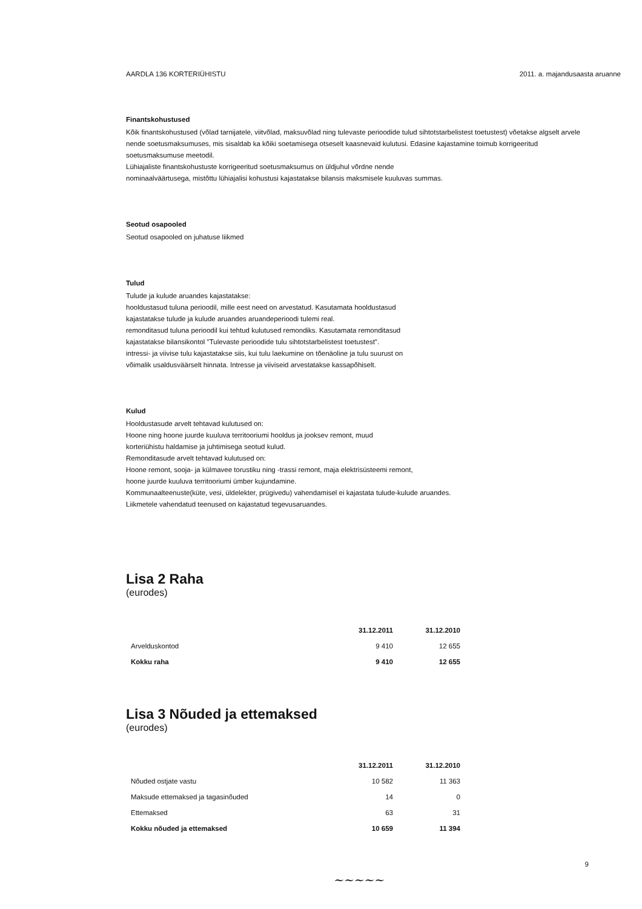AARDLA 136 KORTERIÜHISTU 2011. a. majandusaasta aruanne
Finantskohustused
Kõik finantskohustused (võlad tarnijatele, viitvõlad, maksuvõlad ning tulevaste perioodide tulud sihtotstarbelistest toetustest) võetakse algselt arvele nende soetusmaksumuses, mis sisaldab ka kõiki soetamisega otseselt kaasnevaid kulutusi. Edasine kajastamine toimub korrigeeritud soetusmaksumuse meetodil.
Lühiajaliste finantskohustuste korrigeeritud soetusmaksumus on üldjuhul võrdne nende
nominaalväärtusega, mistõttu lühiajalisi kohustusi kajastatakse bilansis maksmisele kuuluvas summas.
Seotud osapooled
Seotud osapooled on juhatuse liikmed
Tulud
Tulude ja kulude aruandes kajastatakse:
hooldustasud tuluna perioodil, mille eest need on arvestatud. Kasutamata hooldustasud
kajastatakse tulude ja kulude aruandes aruandeperioodi tulemi real.
remonditasud tuluna perioodil kui tehtud kulutused remondiks. Kasutamata remonditasud
kajastatakse bilansikontol "Tulevaste perioodide tulu sihtotstarbelistest toetustest".
intressi- ja viivise tulu kajastatakse siis, kui tulu laekumine on tõenäoline ja tulu suurust on
võimalik usaldusväärselt hinnata. Intresse ja viiviseid arvestatakse kassapõhiselt.
Kulud
Hooldustasude arvelt tehtavad kulutused on:
Hoone ning hoone juurde kuuluva territooriumi hooldus ja jooksev remont, muud
korteriühistu haldamise ja juhtimisega seotud kulud.
Remonditasude arvelt tehtavad kulutused on:
Hoone remont, sooja- ja külmavee torustiku ning -trassi remont, maja elektrisüsteemi remont,
hoone juurde kuuluva territooriumi ümber kujundamine.
Kommunaalteenuste(küte, vesi, üldelekter, prügivedu) vahendamisel ei kajastata tulude-kulude aruandes.
Liikmetele vahendatud teenused on kajastatud tegevusaruandes.
Lisa 2 Raha
(eurodes)
| | 31.12.2011 | 31.12.2010 |
| Arvelduskontod | 9 410 | 12 655 |
| Kokku raha | 9 410 | 12 655 |
Lisa 3 Nõuded ja ettemaksed
(eurodes)
| | 31.12.2011 | 31.12.2010 |
| Nõuded ostjate vastu | 10 582 | 11 363 |
| Maksude ettemaksed ja tagasinõuded | 14 | 0 |
| Ettemaksed | 63 | 31 |
| Kokku nõuded ja ettemaksed | 10 659 | 11 394 |
9
~~~~~